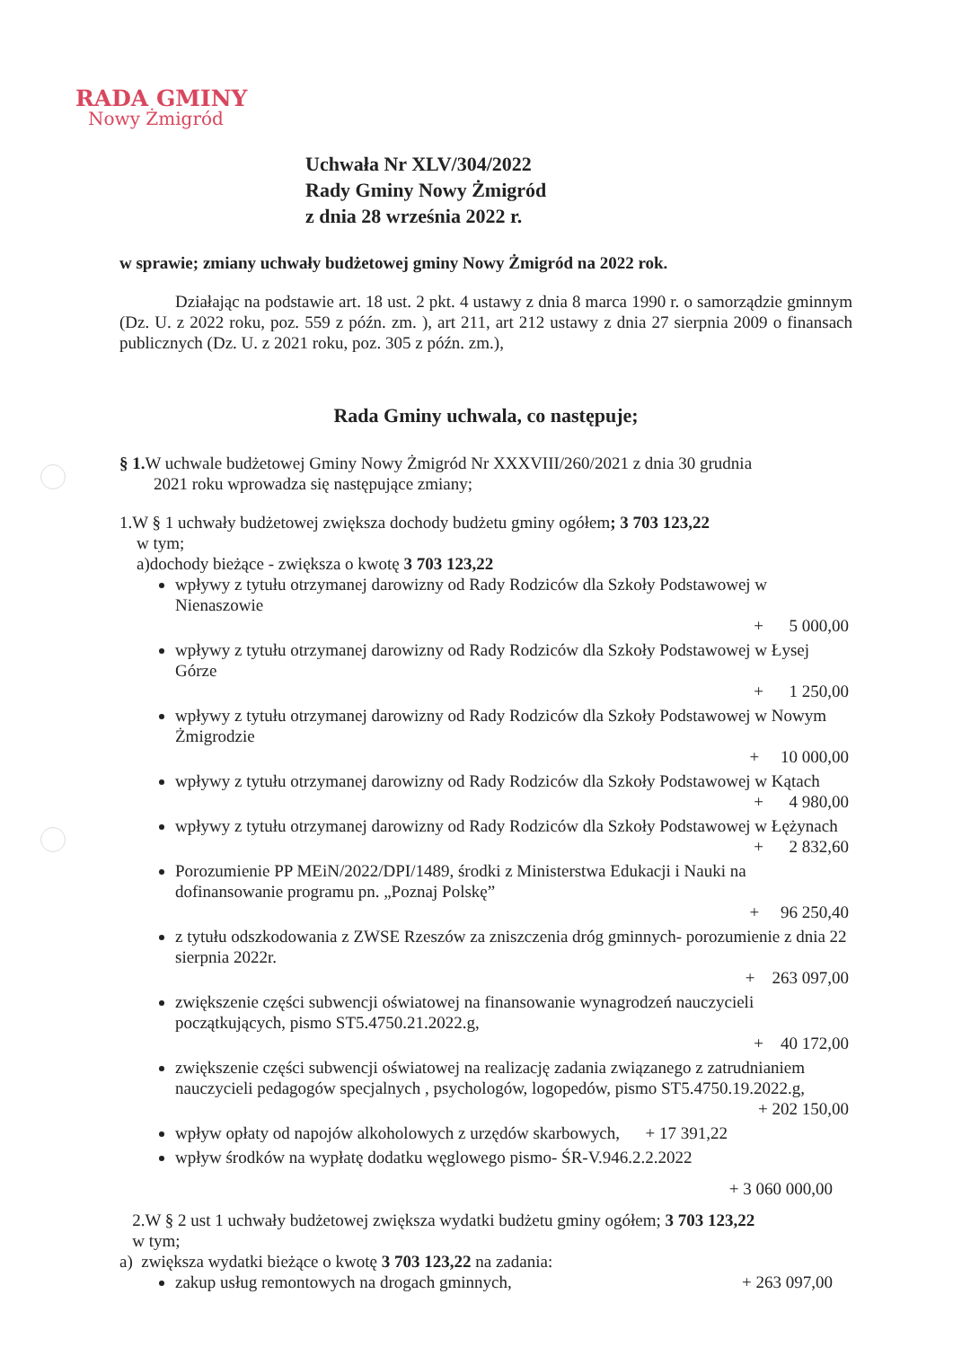RADA GMINY
Nowy Żmigród
Uchwała Nr XLV/304/2022
Rady Gminy Nowy Żmigród
z dnia 28 września 2022 r.
w sprawie; zmiany uchwały budżetowej gminy Nowy Żmigród na 2022 rok.
Działając na podstawie art. 18 ust. 2 pkt. 4 ustawy z dnia 8 marca 1990 r. o samorządzie gminnym (Dz. U. z 2022 roku, poz. 559 z późn. zm. ), art 211, art 212 ustawy z dnia 27 sierpnia 2009 o finansach publicznych (Dz. U. z 2021 roku, poz. 305 z późn. zm.),
Rada Gminy uchwala, co następuje;
§ 1. W uchwale budżetowej Gminy Nowy Żmigród Nr XXXVIII/260/2021 z dnia 30 grudnia
2021 roku wprowadza się następujące zmiany;
1.W § 1 uchwały budżetowej zwiększa dochody budżetu gminy ogółem; 3 703 123,22
w tym;
a)dochody bieżące - zwiększa o kwotę 3 703 123,22
wpływy z tytułu otrzymanej darowizny od Rady Rodziców dla Szkoły Podstawowej w Nienaszowie
+ 5 000,00
wpływy z tytułu otrzymanej darowizny od Rady Rodziców dla Szkoły Podstawowej w Łysej Górze
+ 1 250,00
wpływy z tytułu otrzymanej darowizny od Rady Rodziców dla Szkoły Podstawowej w Nowym Żmigrodzie
+ 10 000,00
wpływy z tytułu otrzymanej darowizny od Rady Rodziców dla Szkoły Podstawowej w Kątach
+ 4 980,00
wpływy z tytułu otrzymanej darowizny od Rady Rodziców dla Szkoły Podstawowej w Łężynach
+ 2 832,60
Porozumienie PP MEiN/2022/DPI/1489, środki z Ministerstwa Edukacji i Nauki na dofinansowanie programu pn. „Poznaj Polskę”
+ 96 250,40
z tytułu odszkodowania z ZWSE Rzeszów za zniszczenia dróg gminnych- porozumienie z dnia 22 sierpnia 2022r.
+ 263 097,00
zwiększenie części subwencji oświatowej na finansowanie wynagrodzeń nauczycieli początkujących, pismo ST5.4750.21.2022.g,
+ 40 172,00
zwiększenie części subwencji oświatowej na realizację zadania związanego z zatrudnianiem nauczycieli pedagogów specjalnych , psychologów, logopedów, pismo ST5.4750.19.2022.g,
+ 202 150,00
wpływ opłaty od napojów alkoholowych z urzędów skarbowych, + 17 391,22
wpływ środków na wypłatę dodatku węglowego pismo- ŚR-V.946.2.2.2022
+ 3 060 000,00
2.W § 2 ust 1 uchwały budżetowej zwiększa wydatki budżetu gminy ogółem; 3 703 123,22
w tym;
a) zwiększa wydatki bieżące o kwotę 3 703 123,22 na zadania:
zakup usług remontowych na drogach gminnych, + 263 097,00